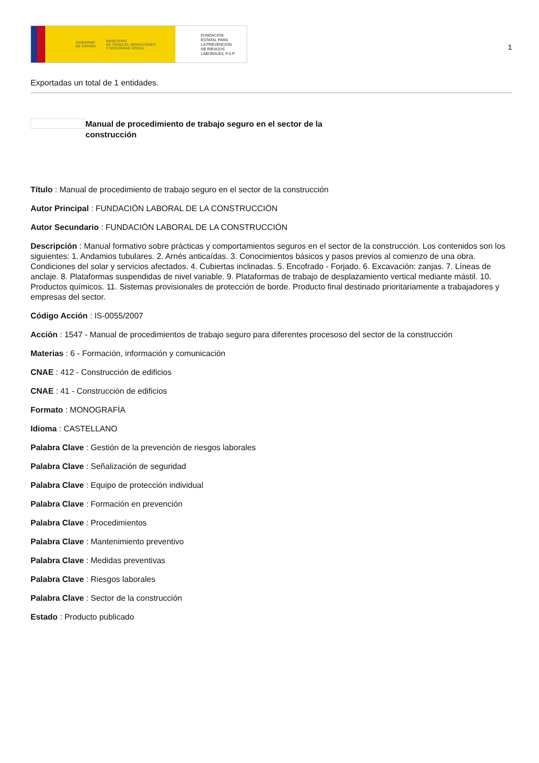GOBIERNO
DE ESPAÑA MINISTERIO
DE TRABAJO, MIGRACIONES
Y SEGURIDAD SOCIAL
FUNDACIÓN
ESTATAL PARA
LA PREVENCIÓN
DE RIESGOS
LABORALES, F.S.P.
1
Exportadas un total de 1 entidades.
Manual de procedimiento de trabajo seguro en el sector de la construcción
Título : Manual de procedimiento de trabajo seguro en el sector de la construcción
Autor Principal : FUNDACIÓN LABORAL DE LA CONSTRUCCIÓN
Autor Secundario : FUNDACIÓN LABORAL DE LA CONSTRUCCIÓN
Descripción : Manual formativo sobre prácticas y comportamientos seguros en el sector de la construcción. Los contenidos son los siguientes: 1. Andamios tubulares. 2. Arnés anticaídas. 3. Conocimientos básicos y pasos previos al comienzo de una obra. Condiciones del solar y servicios afectados. 4. Cubiertas inclinadas. 5. Encofrado - Forjado. 6. Excavación: zanjas. 7. Líneas de anclaje. 8. Plataformas suspendidas de nivel variable. 9. Plataformas de trabajo de desplazamiento vertical mediante mástil. 10. Productos químicos. 11. Sistemas provisionales de protección de borde. Producto final destinado prioritariamente a trabajadores y empresas del sector.
Código Acción : IS-0055/2007
Acción : 1547 - Manual de procedimientos de trabajo seguro para diferentes procesoso del sector de la construcción
Materias : 6 - Formación, información y comunicación
CNAE : 412 - Construcción de edificios
CNAE : 41 - Construcción de edificios
Formato : MONOGRAFÍA
Idioma : CASTELLANO
Palabra Clave : Gestión de la prevención de riesgos laborales
Palabra Clave : Señalización de seguridad
Palabra Clave : Equipo de protección individual
Palabra Clave : Formación en prevención
Palabra Clave : Procedimientos
Palabra Clave : Mantenimiento preventivo
Palabra Clave : Medidas preventivas
Palabra Clave : Riesgos laborales
Palabra Clave : Sector de la construcción
Estado : Producto publicado